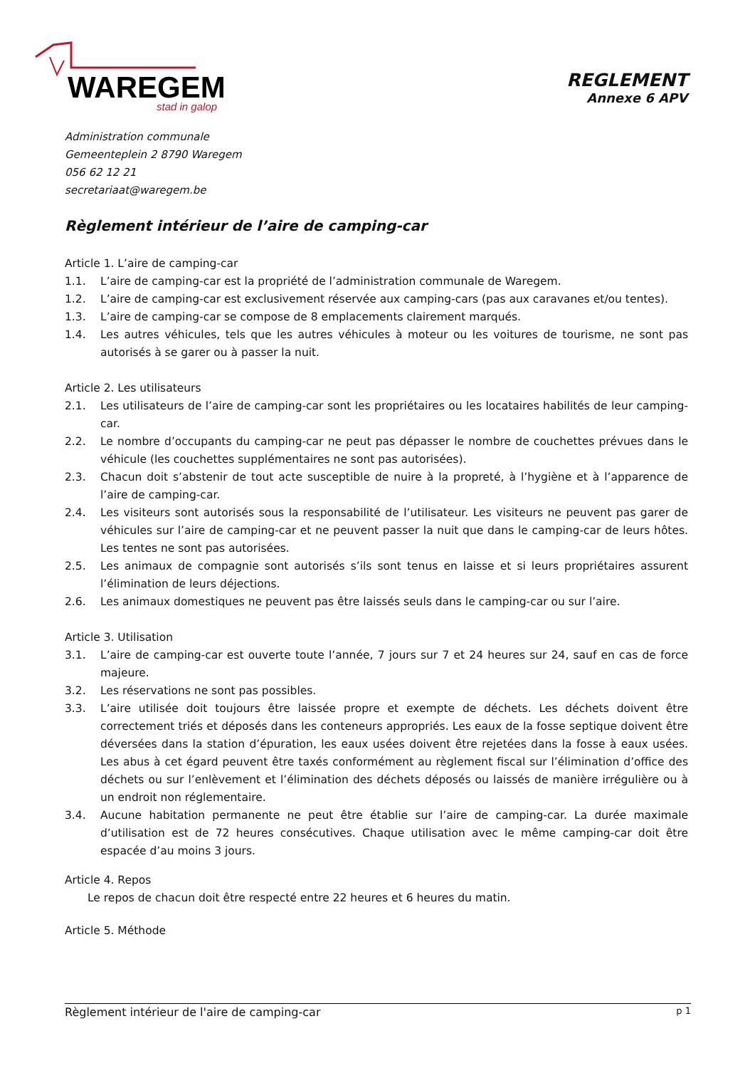WAREGEM
stad in galop
REGLEMENT
Annexe 6 APV
Administration communale
Gemeenteplein 2 8790 Waregem
056 62 12 21
secretariaat@waregem.be
Règlement intérieur de l’aire de camping-car
Article 1. L’aire de camping-car
1.1. L’aire de camping-car est la propriété de l’administration communale de Waregem.
1.2. L’aire de camping-car est exclusivement réservée aux camping-cars (pas aux caravanes et/ou tentes).
1.3. L’aire de camping-car se compose de 8 emplacements clairement marqués.
1.4. Les autres véhicules, tels que les autres véhicules à moteur ou les voitures de tourisme, ne sont pas autorisés à se garer ou à passer la nuit.
Article 2. Les utilisateurs
2.1. Les utilisateurs de l’aire de camping-car sont les propriétaires ou les locataires habilités de leur camping-car.
2.2. Le nombre d’occupants du camping-car ne peut pas dépasser le nombre de couchettes prévues dans le véhicule (les couchettes supplémentaires ne sont pas autorisées).
2.3. Chacun doit s’abstenir de tout acte susceptible de nuire à la propreté, à l’hygiène et à l’apparence de l’aire de camping-car.
2.4. Les visiteurs sont autorisés sous la responsabilité de l’utilisateur. Les visiteurs ne peuvent pas garer de véhicules sur l’aire de camping-car et ne peuvent passer la nuit que dans le camping-car de leurs hôtes. Les tentes ne sont pas autorisées.
2.5. Les animaux de compagnie sont autorisés s’ils sont tenus en laisse et si leurs propriétaires assurent l’élimination de leurs déjections.
2.6. Les animaux domestiques ne peuvent pas être laissés seuls dans le camping-car ou sur l’aire.
Article 3. Utilisation
3.1. L’aire de camping-car est ouverte toute l’année, 7 jours sur 7 et 24 heures sur 24, sauf en cas de force majeure.
3.2. Les réservations ne sont pas possibles.
3.3. L’aire utilisée doit toujours être laissée propre et exempte de déchets. Les déchets doivent être correctement triés et déposés dans les conteneurs appropriés. Les eaux de la fosse septique doivent être déversées dans la station d’épuration, les eaux usées doivent être rejetées dans la fosse à eaux usées. Les abus à cet égard peuvent être taxés conformément au règlement fiscal sur l’élimination d’office des déchets ou sur l’enlèvement et l’élimination des déchets déposés ou laissés de manière irrégulière ou à un endroit non réglementaire.
3.4. Aucune habitation permanente ne peut être établie sur l’aire de camping-car. La durée maximale d’utilisation est de 72 heures consécutives. Chaque utilisation avec le même camping-car doit être espacée d’au moins 3 jours.
Article 4. Repos
Le repos de chacun doit être respecté entre 22 heures et 6 heures du matin.
Article 5. Méthode
Règlement intérieur de l'aire de camping-car p 1